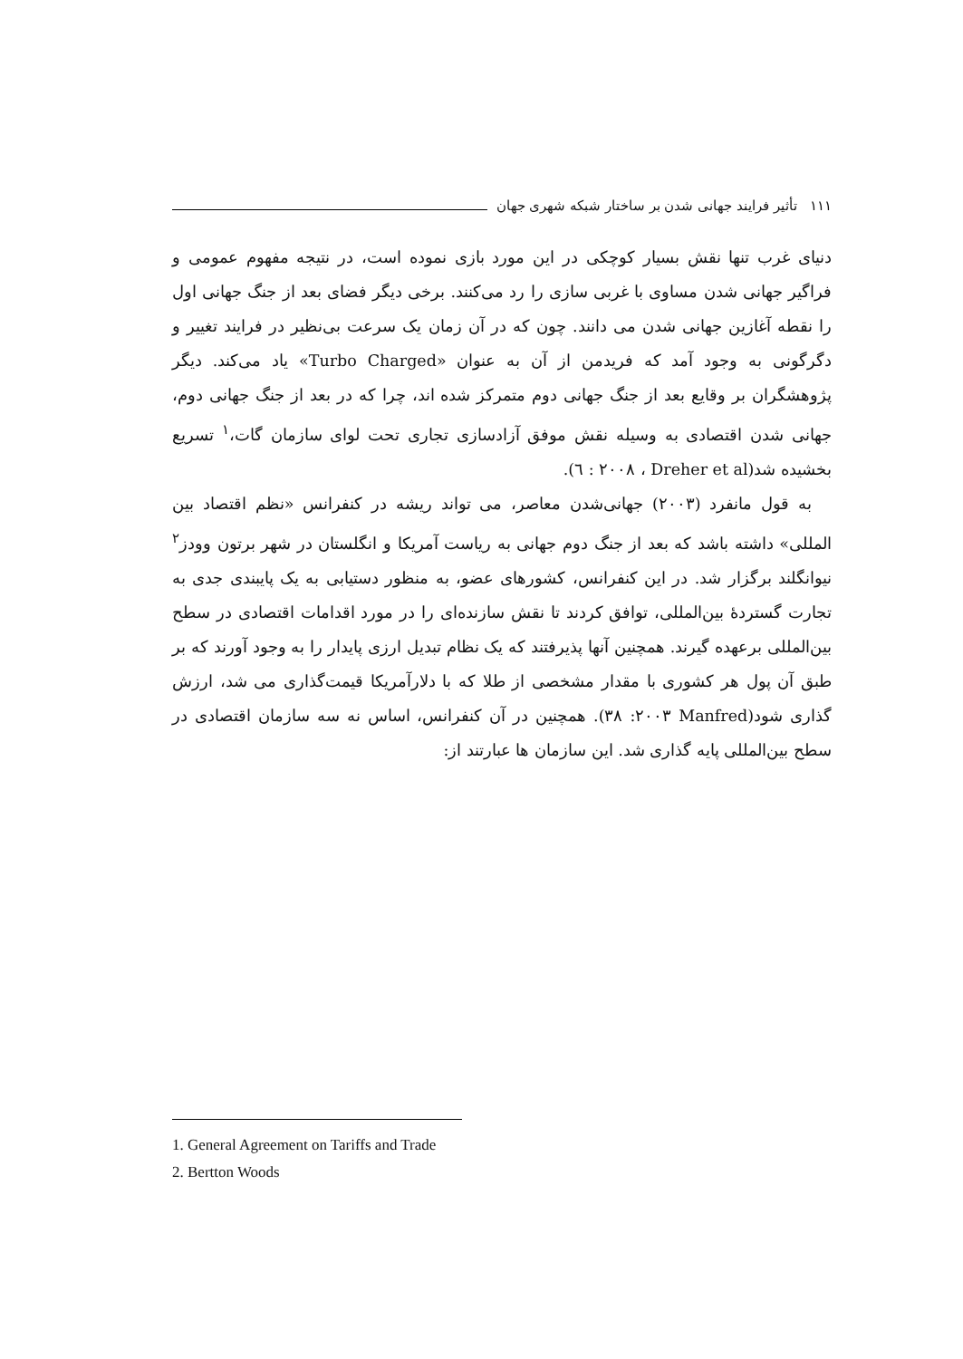١١١ تأثیر فرایند جهانی شدن بر ساختار شبکه شهری جهان
دنیای غرب تنها نقش بسیار کوچکی در این مورد بازی نموده است، در نتیجه مفهوم عمومی و فراگیر جهانی شدن مساوی با غربی سازی را رد می‌کنند. برخی دیگر فضای بعد از جنگ جهانی اول را نقطه آغازین جهانی شدن می دانند. چون که در آن زمان یک سرعت بی‌نظیر در فرایند تغییر و دگرگونی به وجود آمد که فریدمن از آن به عنوان «Turbo Charged» یاد می‌کند. دیگر پژوهشگران بر وقایع بعد از جنگ جهانی دوم متمرکز شده اند، چرا که در بعد از جنگ جهانی دوم، جهانی شدن اقتصادی به وسیله نقش موفق آزادسازی تجاری تحت لوای سازمان گات،<sup>١</sup> تسریع بخشیده شد(Dreher et al ، ٢٠٠٨ : ٦).
به قول مانفرد (٢٠٠٣) جهانی‌شدن معاصر، می تواند ریشه در کنفرانس «نظم اقتصاد بین المللی» داشته باشد که بعد از جنگ دوم جهانی به ریاست آمریکا و انگلستان در شهر برتون وودز<sup>٢</sup> نیوانگلند برگزار شد. در این کنفرانس، کشورهای عضو، به منظور دستیابی به یک پایبندی جدی به تجارت گستردۀ بین‌المللی، توافق کردند تا نقش سازنده‌ای را در مورد اقدامات اقتصادی در سطح بین‌المللی برعهده گیرند. همچنین آنها پذیرفتند که یک نظام تبدیل ارزی پایدار را به وجود آورند که بر طبق آن پول هر کشوری با مقدار مشخصی از طلا که با دلارآمریکا قیمت‌گذاری می شد، ارزش گذاری شود(Manfred ٢٠٠٣: ٣٨). همچنین در آن کنفرانس، اساس نه سه سازمان اقتصادی در سطح بین‌المللی پایه گذاری شد. این سازمان ها عبارتند از:
1. General Agreement on Tariffs and Trade
2. Bertton Woods